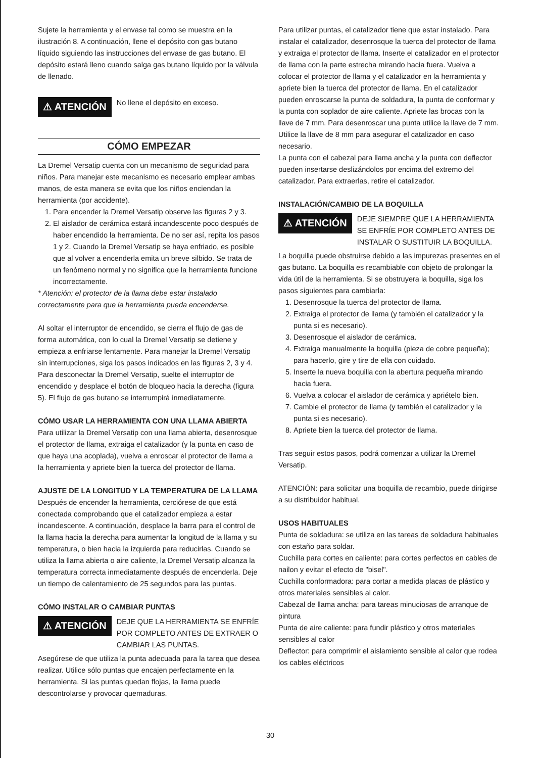Sujete la herramienta y el envase tal como se muestra en la ilustración 8. A continuación, llene el depósito con gas butano líquido siguiendo las instrucciones del envase de gas butano. El depósito estará lleno cuando salga gas butano líquido por la válvula de llenado.
⚠ ATENCIÓN
No llene el depósito en exceso.
CÓMO EMPEZAR
La Dremel Versatip cuenta con un mecanismo de seguridad para niños. Para manejar este mecanismo es necesario emplear ambas manos, de esta manera se evita que los niños enciendan la herramienta (por accidente).
1. Para encender la Dremel Versatip observe las figuras 2 y 3.
2. El aislador de cerámica estará incandescente poco después de haber encendido la herramienta. De no ser así, repita los pasos 1 y 2. Cuando la Dremel Versatip se haya enfriado, es posible que al volver a encenderla emita un breve silbido. Se trata de un fenómeno normal y no significa que la herramienta funcione incorrectamente.
* Atención: el protector de la llama debe estar instalado correctamente para que la herramienta pueda encenderse.
Al soltar el interruptor de encendido, se cierra el flujo de gas de forma automática, con lo cual la Dremel Versatip se detiene y empieza a enfriarse lentamente. Para manejar la Dremel Versatip sin interrupciones, siga los pasos indicados en las figuras 2, 3 y 4. Para desconectar la Dremel Versatip, suelte el interruptor de encendido y desplace el botón de bloqueo hacia la derecha (figura 5). El flujo de gas butano se interrumpirá inmediatamente.
CÓMO USAR LA HERRAMIENTA CON UNA LLAMA ABIERTA
Para utilizar la Dremel Versatip con una llama abierta, desenrosque el protector de llama, extraiga el catalizador (y la punta en caso de que haya una acoplada), vuelva a enroscar el protector de llama a la herramienta y apriete bien la tuerca del protector de llama.
AJUSTE DE LA LONGITUD Y LA TEMPERATURA DE LA LLAMA
Después de encender la herramienta, cerciórese de que está conectada comprobando que el catalizador empieza a estar incandescente. A continuación, desplace la barra para el control de la llama hacia la derecha para aumentar la longitud de la llama y su temperatura, o bien hacia la izquierda para reducirlas. Cuando se utiliza la llama abierta o aire caliente, la Dremel Versatip alcanza la temperatura correcta inmediatamente después de encenderla. Deje un tiempo de calentamiento de 25 segundos para las puntas.
CÓMO INSTALAR O CAMBIAR PUNTAS
⚠ ATENCIÓN
DEJE QUE LA HERRAMIENTA SE ENFRÍE POR COMPLETO ANTES DE EXTRAER O CAMBIAR LAS PUNTAS.
Asegúrese de que utiliza la punta adecuada para la tarea que desea realizar. Utilice sólo puntas que encajen perfectamente en la herramienta. Si las puntas quedan flojas, la llama puede descontrolarse y provocar quemaduras.
Para utilizar puntas, el catalizador tiene que estar instalado. Para instalar el catalizador, desenrosque la tuerca del protector de llama y extraiga el protector de llama. Inserte el catalizador en el protector de llama con la parte estrecha mirando hacia fuera. Vuelva a colocar el protector de llama y el catalizador en la herramienta y apriete bien la tuerca del protector de llama. En el catalizador pueden enroscarse la punta de soldadura, la punta de conformar y la punta con soplador de aire caliente. Apriete las brocas con la llave de 7 mm. Para desenroscar una punta utilice la llave de 7 mm. Utilice la llave de 8 mm para asegurar el catalizador en caso necesario.
La punta con el cabezal para llama ancha y la punta con deflector pueden insertarse deslizándolos por encima del extremo del catalizador. Para extraerlas, retire el catalizador.
INSTALACIÓN/CAMBIO DE LA BOQUILLA
⚠ ATENCIÓN
DEJE SIEMPRE QUE LA HERRAMIENTA SE ENFRÍE POR COMPLETO ANTES DE INSTALAR O SUSTITUIR LA BOQUILLA.
La boquilla puede obstruirse debido a las impurezas presentes en el gas butano. La boquilla es recambiable con objeto de prolongar la vida útil de la herramienta. Si se obstruyera la boquilla, siga los pasos siguientes para cambiarla:
1. Desenrosque la tuerca del protector de llama.
2. Extraiga el protector de llama (y también el catalizador y la punta si es necesario).
3. Desenrosque el aislador de cerámica.
4. Extraiga manualmente la boquilla (pieza de cobre pequeña); para hacerlo, gire y tire de ella con cuidado.
5. Inserte la nueva boquilla con la abertura pequeña mirando hacia fuera.
6. Vuelva a colocar el aislador de cerámica y apriételo bien.
7. Cambie el protector de llama (y también el catalizador y la punta si es necesario).
8. Apriete bien la tuerca del protector de llama.
Tras seguir estos pasos, podrá comenzar a utilizar la Dremel Versatip.
ATENCIÓN: para solicitar una boquilla de recambio, puede dirigirse a su distribuidor habitual.
USOS HABITUALES
Punta de soldadura: se utiliza en las tareas de soldadura habituales con estaño para soldar.
Cuchilla para cortes en caliente: para cortes perfectos en cables de nailon y evitar el efecto de "bisel".
Cuchilla conformadora: para cortar a medida placas de plástico y otros materiales sensibles al calor.
Cabezal de llama ancha: para tareas minuciosas de arranque de pintura
Punta de aire caliente: para fundir plástico y otros materiales sensibles al calor
Deflector: para comprimir el aislamiento sensible al calor que rodea los cables eléctricos
30